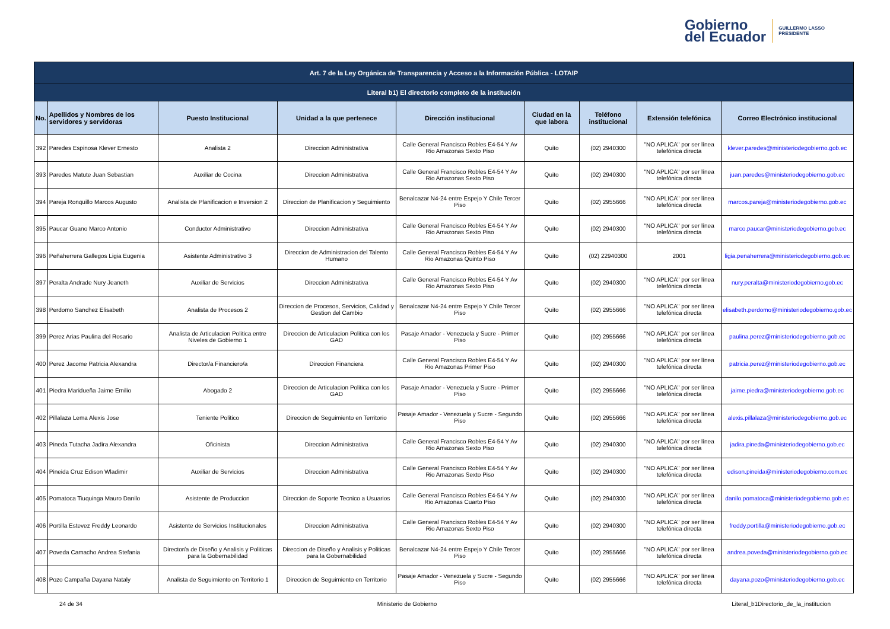Gobierno
del Ecuador
GUILLERMO LASSO
PRESIDENTE
| Art. 7 de la Ley Orgánica de Transparencia y Acceso a la Información Pública - LOTAIP | | | | | | | | |
| --- | --- | --- | --- | --- | --- | --- | --- | --- |
| Literal b1) El directorio completo de la institución | | | | | | | | |
| No. | Apellidos y Nombres de los servidores y servidoras | Puesto Institucional | Unidad a la que pertenece | Dirección institucional | Ciudad en la que labora | Teléfono institucional | Extensión telefónica | Correo Electrónico institucional |
| 392 | Paredes Espinosa Klever Ernesto | Analista 2 | Direccion Administrativa | Calle General Francisco Robles E4-54 Y Av Rio Amazonas Sexto Piso | Quito | (02) 2940300 | "NO APLICA" por ser línea telefónica directa | klever.paredes@ministeriodegobierno.gob.ec |
| 393 | Paredes Matute Juan Sebastian | Auxiliar de Cocina | Direccion Administrativa | Calle General Francisco Robles E4-54 Y Av Rio Amazonas Sexto Piso | Quito | (02) 2940300 | "NO APLICA" por ser línea telefónica directa | juan.paredes@ministeriodegobierno.gob.ec |
| 394 | Pareja Ronquillo Marcos Augusto | Analista de Planificacion e Inversion 2 | Direccion de Planificacion y Seguimiento | Benalcazar N4-24 entre Espejo Y Chile Tercer Piso | Quito | (02) 2955666 | "NO APLICA" por ser línea telefónica directa | marcos.pareja@ministeriodegobierno.gob.ec |
| 395 | Paucar Guano Marco Antonio | Conductor Administrativo | Direccion Administrativa | Calle General Francisco Robles E4-54 Y Av Rio Amazonas Sexto Piso | Quito | (02) 2940300 | "NO APLICA" por ser línea telefónica directa | marco.paucar@ministeriodegobierno.gob.ec |
| 396 | Peñaherrera Gallegos Ligia Eugenia | Asistente Administrativo 3 | Direccion de Administracion del Talento Humano | Calle General Francisco Robles E4-54 Y Av Rio Amazonas Quinto Piso | Quito | (02) 22940300 | 2001 | ligia.penaherrera@ministeriodegobierno.gob.ec |
| 397 | Peralta Andrade Nury Jeaneth | Auxiliar de Servicios | Direccion Administrativa | Calle General Francisco Robles E4-54 Y Av Rio Amazonas Sexto Piso | Quito | (02) 2940300 | "NO APLICA" por ser línea telefónica directa | nury.peralta@ministeriodegobierno.gob.ec |
| 398 | Perdomo Sanchez Elisabeth | Analista de Procesos 2 | Direccion de Procesos, Servicios, Calidad y Gestion del Cambio | Benalcazar N4-24 entre Espejo Y Chile Tercer Piso | Quito | (02) 2955666 | "NO APLICA" por ser línea telefónica directa | elisabeth.perdomo@ministeriodegobierno.gob.ec |
| 399 | Perez Arias Paulina del Rosario | Analista de Articulacion Politica entre Niveles de Gobierno 1 | Direccion de Articulacion Politica con los GAD | Pasaje Amador - Venezuela y Sucre - Primer Piso | Quito | (02) 2955666 | "NO APLICA" por ser línea telefónica directa | paulina.perez@ministeriodegobierno.gob.ec |
| 400 | Perez Jacome Patricia Alexandra | Director/a Financiero/a | Direccion Financiera | Calle General Francisco Robles E4-54 Y Av Rio Amazonas Primer Piso | Quito | (02) 2940300 | "NO APLICA" por ser línea telefónica directa | patricia.perez@ministeriodegobierno.gob.ec |
| 401 | Piedra Maridueña Jaime Emilio | Abogado 2 | Direccion de Articulacion Politica con los GAD | Pasaje Amador - Venezuela y Sucre - Primer Piso | Quito | (02) 2955666 | "NO APLICA" por ser línea telefónica directa | jaime.piedra@ministeriodegobierno.gob.ec |
| 402 | Pillalaza Lema Alexis Jose | Teniente Politico | Direccion de Seguimiento en Territorio | Pasaje Amador - Venezuela y Sucre - Segundo Piso | Quito | (02) 2955666 | "NO APLICA" por ser línea telefónica directa | alexis.pillalaza@ministeriodegobierno.gob.ec |
| 403 | Pineda Tutacha Jadira Alexandra | Oficinista | Direccion Administrativa | Calle General Francisco Robles E4-54 Y Av Rio Amazonas Sexto Piso | Quito | (02) 2940300 | "NO APLICA" por ser línea telefónica directa | jadira.pineda@ministeriodegobierno.gob.ec |
| 404 | Pineida Cruz Edison Wladimir | Auxiliar de Servicios | Direccion Administrativa | Calle General Francisco Robles E4-54 Y Av Rio Amazonas Sexto Piso | Quito | (02) 2940300 | "NO APLICA" por ser línea telefónica directa | edison.pineida@ministeriodegobierno.com.ec |
| 405 | Pomatoca Tiuquinga Mauro Danilo | Asistente de Produccion | Direccion de Soporte Tecnico a Usuarios | Calle General Francisco Robles E4-54 Y Av Rio Amazonas Cuarto Piso | Quito | (02) 2940300 | "NO APLICA" por ser línea telefónica directa | danilo.pomatoca@ministeriodegobierno.gob.ec |
| 406 | Portilla Estevez Freddy Leonardo | Asistente de Servicios Institucionales | Direccion Administrativa | Calle General Francisco Robles E4-54 Y Av Rio Amazonas Sexto Piso | Quito | (02) 2940300 | "NO APLICA" por ser línea telefónica directa | freddy.portilla@ministeriodegobierno.gob.ec |
| 407 | Poveda Camacho Andrea Stefania | Director/a de Diseño y Analisis y Politicas para la Gobernabilidad | Direccion de Diseño y Analisis y Politicas para la Gobernabilidad | Benalcazar N4-24 entre Espejo Y Chile Tercer Piso | Quito | (02) 2955666 | "NO APLICA" por ser línea telefónica directa | andrea.poveda@ministeriodegobierno.gob.ec |
| 408 | Pozo Campaña Dayana Nataly | Analista de Seguimiento en Territorio 1 | Direccion de Seguimiento en Territorio | Pasaje Amador - Venezuela y Sucre - Segundo Piso | Quito | (02) 2955666 | "NO APLICA" por ser línea telefónica directa | dayana.pozo@ministeriodegobierno.gob.ec |
24 de 34 Ministerio de Gobierno Literal_b1Directorio_de_la_institucion